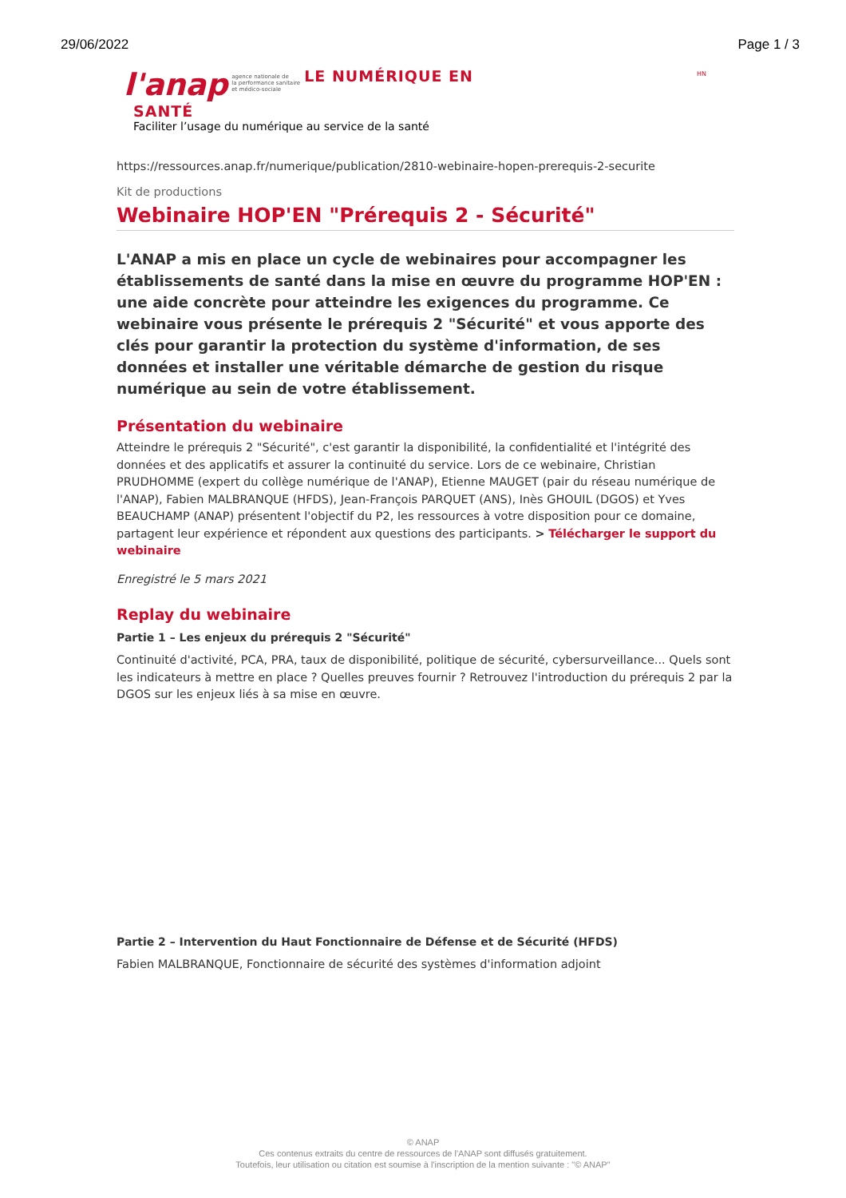29/06/2022 Page 1 / 3
l'anap agence nationale de
la performance sanitaire
et médico-sociale LE NUMÉRIQUE EN
HN
SANTÉ
Faciliter l’usage du numérique au service de la santé
https://ressources.anap.fr/numerique/publication/2810-webinaire-hopen-prerequis-2-securite
Kit de productions
Webinaire HOP'EN "Prérequis 2 - Sécurité"
L'ANAP a mis en place un cycle de webinaires pour accompagner les établissements de santé dans la mise en œuvre du programme HOP'EN : une aide concrète pour atteindre les exigences du programme. Ce webinaire vous présente le prérequis 2 "Sécurité" et vous apporte des clés pour garantir la protection du système d'information, de ses données et installer une véritable démarche de gestion du risque numérique au sein de votre établissement.
Présentation du webinaire
Atteindre le prérequis 2 "Sécurité", c'est garantir la disponibilité, la confidentialité et l'intégrité des données et des applicatifs et assurer la continuité du service. Lors de ce webinaire, Christian PRUDHOMME (expert du collège numérique de l'ANAP), Etienne MAUGET (pair du réseau numérique de l'ANAP), Fabien MALBRANQUE (HFDS), Jean-François PARQUET (ANS), Inès GHOUIL (DGOS) et Yves BEAUCHAMP (ANAP) présentent l'objectif du P2, les ressources à votre disposition pour ce domaine, partagent leur expérience et répondent aux questions des participants. > Télécharger le support du webinaire
Enregistré le 5 mars 2021
Replay du webinaire
Partie 1 – Les enjeux du prérequis 2 "Sécurité"
Continuité d'activité, PCA, PRA, taux de disponibilité, politique de sécurité, cybersurveillance... Quels sont les indicateurs à mettre en place ? Quelles preuves fournir ? Retrouvez l'introduction du prérequis 2 par la DGOS sur les enjeux liés à sa mise en œuvre.
Partie 2 – Intervention du Haut Fonctionnaire de Défense et de Sécurité (HFDS)
Fabien MALBRANQUE, Fonctionnaire de sécurité des systèmes d'information adjoint
© ANAP
Ces contenus extraits du centre de ressources de l'ANAP sont diffusés gratuitement.
Toutefois, leur utilisation ou citation est soumise à l'inscription de la mention suivante : "© ANAP"